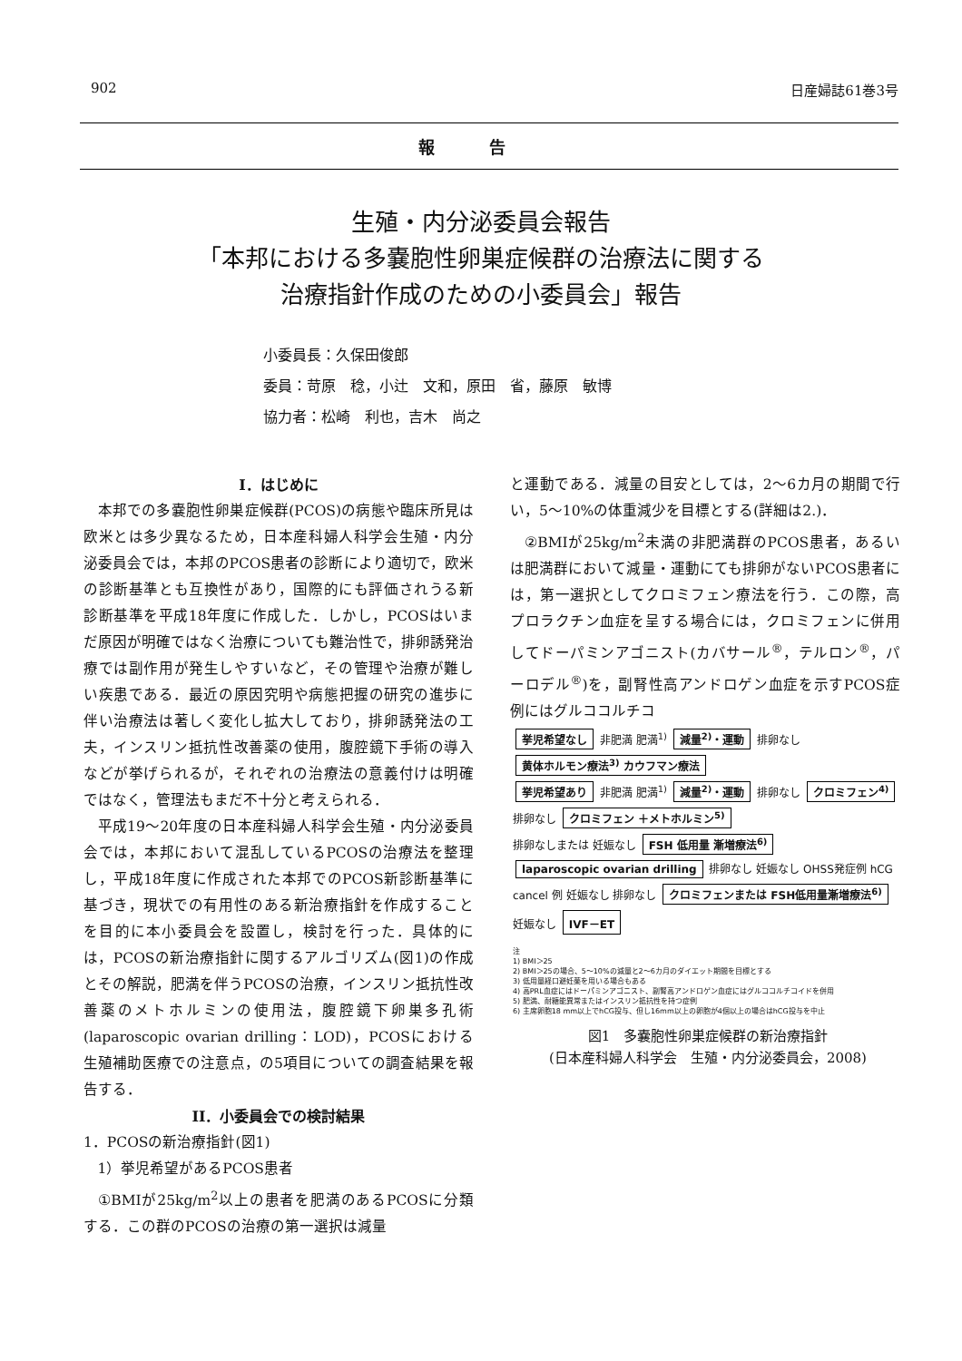902 日産婦誌61巻3号
報告
生殖・内分泌委員会報告
「本邦における多嚢胞性卵巣症候群の治療法に関する
治療指針作成のための小委員会」報告
小委員長：久保田俊郎
委員：苛原　稔，小辻　文和，原田　省，藤原　敏博
協力者：松崎　利也，吉木　尚之
I．はじめに
本邦での多嚢胞性卵巣症候群(PCOS)の病態や臨床所見は欧米とは多少異なるため，日本産科婦人科学会生殖・内分泌委員会では，本邦のPCOS患者の診断により適切で，欧米の診断基準とも互換性があり，国際的にも評価されうる新診断基準を平成18年度に作成した．しかし，PCOSはいまだ原因が明確ではなく治療についても難治性で，排卵誘発治療では副作用が発生しやすいなど，その管理や治療が難しい疾患である．最近の原因究明や病態把握の研究の進歩に伴い治療法は著しく変化し拡大しており，排卵誘発法の工夫，インスリン抵抗性改善薬の使用，腹腔鏡下手術の導入などが挙げられるが，それぞれの治療法の意義付けは明確ではなく，管理法もまだ不十分と考えられる．
平成19〜20年度の日本産科婦人科学会生殖・内分泌委員会では，本邦において混乱しているPCOSの治療法を整理し，平成18年度に作成された本邦でのPCOS新診断基準に基づき，現状での有用性のある新治療指針を作成することを目的に本小委員会を設置し，検討を行った．具体的には，PCOSの新治療指針に関するアルゴリズム(図1)の作成とその解説，肥満を伴うPCOSの治療，インスリン抵抗性改善薬のメトホルミンの使用法，腹腔鏡下卵巣多孔術(laparoscopic ovarian drilling：LOD)，PCOSにおける生殖補助医療での注意点，の5項目についての調査結果を報告する．
II．小委員会での検討結果
1．PCOSの新治療指針(図1)
1）挙児希望があるPCOS患者
①BMIが25kg/m<sup>2</sup>以上の患者を肥満のあるPCOSに分類する．この群のPCOSの治療の第一選択は減量
と運動である．減量の目安としては，2〜6カ月の期間で行い，5〜10%の体重減少を目標とする(詳細は2.)．
②BMIが25kg/m<sup>2</sup>未満の非肥満群のPCOS患者，あるいは肥満群において減量・運動にても排卵がないPCOS患者には，第一選択としてクロミフェン療法を行う．この際，高プロラクチン血症を呈する場合には，クロミフェンに併用してドーパミンアゴニスト(カバサール<sup>®</sup>，テルロン<sup>®</sup>，パーロデル<sup>®</sup>)を，副腎性高アンドロゲン血症を示すPCOS症例にはグルココルチコ
挙児希望なし 非肥満 肥満<sup>1)</sup> 減量<sup>2)</sup>・運動 排卵なし 黄体ホルモン療法<sup>3)</sup> カウフマン療法
挙児希望あり 非肥満 肥満<sup>1)</sup> 減量<sup>2)</sup>・運動 排卵なし クロミフェン<sup>4)</sup> 排卵なし クロミフェン ＋メトホルミン<sup>5)</sup>
排卵なしまたは 妊娠なし FSH 低用量 漸増療法<sup>6)</sup> laparoscopic ovarian drilling 排卵なし 妊娠なし OHSS発症例 hCG cancel 例 妊娠なし 排卵なし クロミフェンまたは FSH低用量漸増療法<sup>6)</sup> 妊娠なし IVF－ET
注
1) BMI＞25
2) BMI＞25の場合、5〜10%の減量と2〜6カ月のダイエット期間を目標とする
3) 低用量経口避妊薬を用いる場合もある
4) 高PRL血症にはドーパミンアゴニスト、副腎高アンドロゲン血症にはグルココルチコイドを併用
5) 肥満、耐糖能異常またはインスリン抵抗性を持つ症例
6) 主席卵胞18 mm以上でhCG投与、但し16mm以上の卵胞が4個以上の場合はhCG投与を中止
図1　多嚢胞性卵巣症候群の新治療指針
(日本産科婦人科学会　生殖・内分泌委員会，2008)